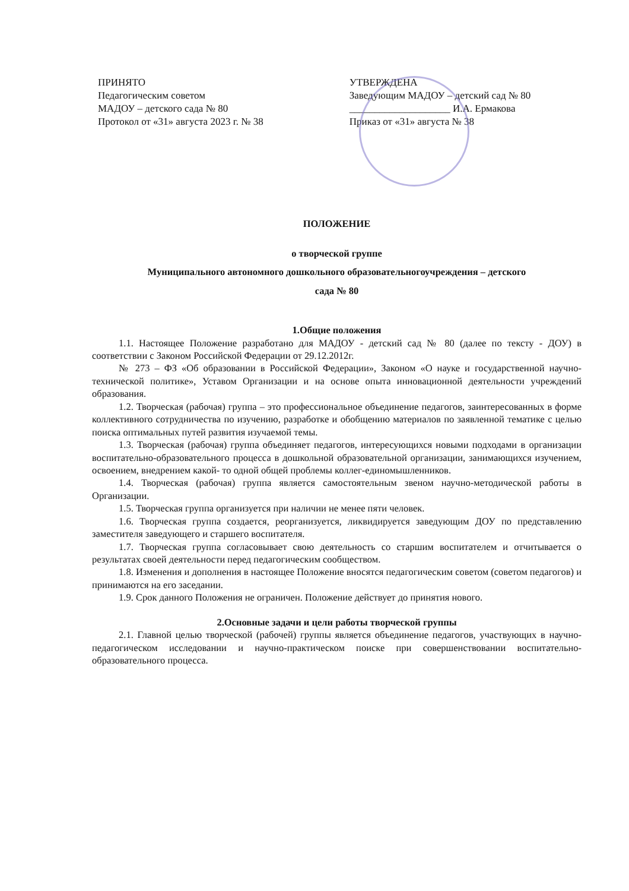ПРИНЯТО
Педагогическим советом
МАДОУ – детского сада № 80
Протокол от «31» августа 2023 г. № 38
УТВЕРЖДЕНА
Заведующим МАДОУ – детский сад № 80
____________________ И.А. Ермакова
Приказ от «31» августа № 38
ПОЛОЖЕНИЕ
о творческой группе
Муниципального автономного дошкольного образовательногоучреждения – детского
сада № 80
1.Общие положения
1.1. Настоящее Положение разработано для МАДОУ - детский сад № 80 (далее по тексту - ДОУ) в соответствии с Законом Российской Федерации от 29.12.2012г.
№ 273 – ФЗ «Об образовании в Российской Федерации», Законом «О науке и государственной научно-технической политике», Уставом Организации и на основе опыта инновационной деятельности учреждений образования.
1.2. Творческая (рабочая) группа – это профессиональное объединение педагогов, заинтересованных в форме коллективного сотрудничества по изучению, разработке и обобщению материалов по заявленной тематике с целью поиска оптимальных путей развития изучаемой темы.
1.3. Творческая (рабочая) группа объединяет педагогов, интересующихся новыми подходами в организации воспитательно-образовательного процесса в дошкольной образовательной организации, занимающихся изучением, освоением, внедрением какой- то одной общей проблемы коллег-единомышленников.
1.4. Творческая (рабочая) группа является самостоятельным звеном научно-методической работы в Организации.
1.5. Творческая группа организуется при наличии не менее пяти человек.
1.6. Творческая группа создается, реорганизуется, ликвидируется заведующим ДОУ по представлению заместителя заведующего и старшего воспитателя.
1.7. Творческая группа согласовывает свою деятельность со старшим воспитателем и отчитывается о результатах своей деятельности перед педагогическим сообществом.
1.8. Изменения и дополнения в настоящее Положение вносятся педагогическим советом (советом педагогов) и принимаются на его заседании.
1.9. Срок данного Положения не ограничен. Положение действует до принятия нового.
2.Основные задачи и цели работы творческой группы
2.1. Главной целью творческой (рабочей) группы является объединение педагогов, участвующих в научно-педагогическом исследовании и научно-практическом поиске при совершенствовании воспитательно-образовательного процесса.